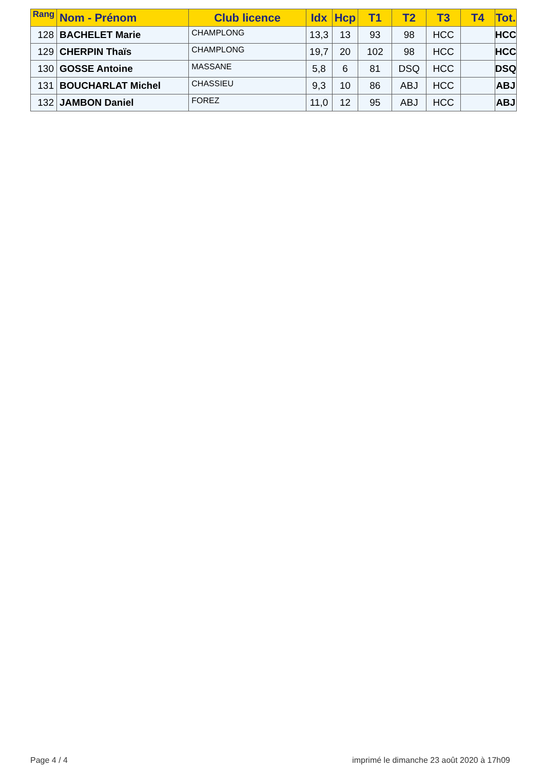| Rang | Nom - Prénom | Club licence | Idx | Hcp | T1 | T2 | T3 | T4 | Tot. |
| --- | --- | --- | --- | --- | --- | --- | --- | --- | --- |
| 128 | BACHELET Marie | CHAMPLONG | 13,3 | 13 | 93 | 98 | HCC | | HCC |
| 129 | CHERPIN Thaïs | CHAMPLONG | 19,7 | 20 | 102 | 98 | HCC | | HCC |
| 130 | GOSSE Antoine | MASSANE | 5,8 | 6 | 81 | DSQ | HCC | | DSQ |
| 131 | BOUCHARLAT Michel | CHASSIEU | 9,3 | 10 | 86 | ABJ | HCC | | ABJ |
| 132 | JAMBON Daniel | FOREZ | 11,0 | 12 | 95 | ABJ | HCC | | ABJ |
Page 4 / 4 imprimé le dimanche 23 août 2020 à 17h09